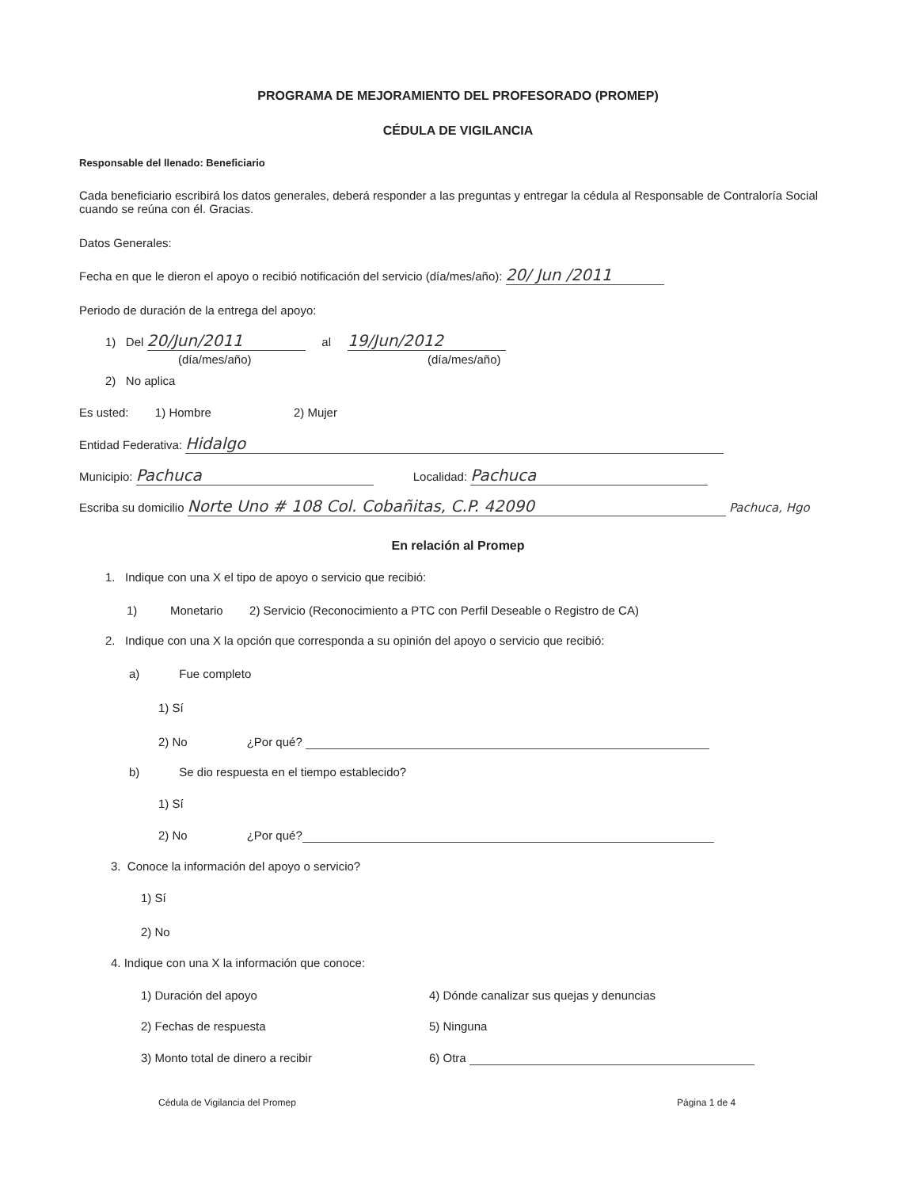PROGRAMA DE MEJORAMIENTO DEL PROFESORADO (PROMEP)
CÉDULA DE VIGILANCIA
Responsable del llenado: Beneficiario
Cada beneficiario escribirá los datos generales, deberá responder a las preguntas y entregar la cédula al Responsable de Contraloría Social cuando se reúna con él. Gracias.
Datos Generales:
Fecha en que le dieron el apoyo o recibió notificación del servicio (día/mes/año): 20/ Jun /2011
Periodo de duración de la entrega del apoyo:
1) Del 20/Jun/2011 al 19/Jun/2012
(día/mes/año) (día/mes/año)
2) No aplica
Es usted: 1) Hombre 2) Mujer
Entidad Federativa: Hidalgo
Municipio: Pachuca Localidad: Pachuca
Escriba su domicilio Norte Uno # 108 Col. Cobañitas, C.P. 42090 Pachuca, Hgo
En relación al Promep
1. Indique con una X el tipo de apoyo o servicio que recibió:
1) Monetario 2) Servicio (Reconocimiento a PTC con Perfil Deseable o Registro de CA)
2. Indique con una X la opción que corresponda a su opinión del apoyo o servicio que recibió:
a) Fue completo
1) Sí
2) No ¿Por qué?
b) Se dio respuesta en el tiempo establecido?
1) Sí
2) No ¿Por qué?
3. Conoce la información del apoyo o servicio?
1) Sí
2) No
4. Indique con una X la información que conoce:
1) Duración del apoyo 4) Dónde canalizar sus quejas y denuncias
2) Fechas de respuesta 5) Ninguna
3) Monto total de dinero a recibir 6) Otra
Cédula de Vigilancia del Promep Página 1 de 4